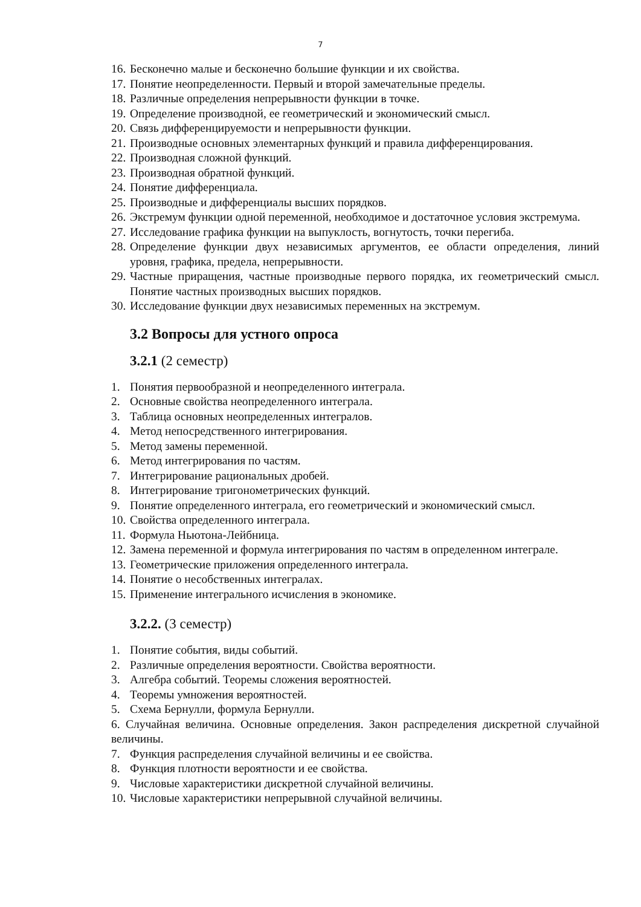7
16. Бесконечно малые и бесконечно большие функции и их свойства.
17. Понятие неопределенности. Первый и второй замечательные пределы.
18. Различные определения непрерывности функции в точке.
19. Определение производной, ее геометрический и экономический смысл.
20. Связь дифференцируемости и непрерывности функции.
21. Производные основных элементарных функций и правила дифференцирования.
22. Производная сложной функций.
23. Производная обратной функций.
24. Понятие дифференциала.
25. Производные и дифференциалы высших порядков.
26. Экстремум функции одной переменной, необходимое и достаточное условия экстремума.
27. Исследование графика функции на выпуклость, вогнутость, точки перегиба.
28. Определение функции двух независимых аргументов, ее области определения, линий уровня, графика, предела, непрерывности.
29. Частные приращения, частные производные первого порядка, их геометрический смысл. Понятие частных производных высших порядков.
30. Исследование функции двух независимых переменных на экстремум.
3.2 Вопросы для устного опроса
3.2.1 (2 семестр)
1. Понятия первообразной и неопределенного интеграла.
2. Основные свойства неопределенного интеграла.
3. Таблица основных неопределенных интегралов.
4. Метод непосредственного интегрирования.
5. Метод замены переменной.
6. Метод интегрирования по частям.
7. Интегрирование рациональных дробей.
8. Интегрирование тригонометрических функций.
9. Понятие определенного интеграла, его геометрический и экономический смысл.
10. Свойства определенного интеграла.
11. Формула Ньютона-Лейбница.
12. Замена переменной и формула интегрирования по частям в определенном интеграле.
13. Геометрические приложения определенного интеграла.
14. Понятие о несобственных интегралах.
15. Применение интегрального исчисления в экономике.
3.2.2. (3 семестр)
1. Понятие события, виды событий.
2. Различные определения вероятности. Свойства вероятности.
3. Алгебра событий. Теоремы сложения вероятностей.
4. Теоремы умножения вероятностей.
5. Схема Бернулли, формула Бернулли.
6. Случайная величина. Основные определения. Закон распределения дискретной случайной величины.
7. Функция распределения случайной величины и ее свойства.
8. Функция плотности вероятности и ее свойства.
9. Числовые характеристики дискретной случайной величины.
10. Числовые характеристики непрерывной случайной величины.